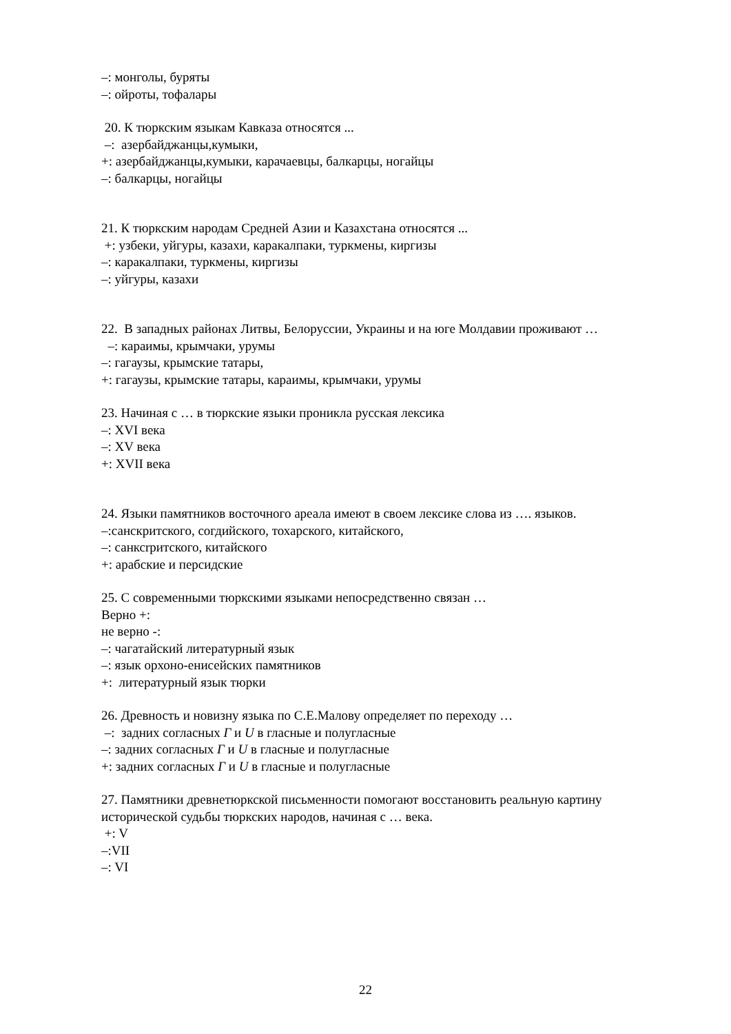–: монголы, буряты
–: ойроты, тофалары
20. К тюркским языкам Кавказа относятся ...
–: азербайджанцы,кумыки,
+: азербайджанцы,кумыки, карачаевцы, балкарцы, ногайцы
–: балкарцы, ногайцы
21. К тюркским народам Средней Азии и Казахстана относятся ...
+: узбеки, уйгуры, казахи, каракалпаки, туркмены, киргизы
–: каракалпаки, туркмены, киргизы
–: уйгуры, казахи
22. В западных районах Литвы, Белоруссии, Украины и на юге Молдавии проживают …
–: караимы, крымчаки, урумы
–: гагаузы, крымские татары,
+: гагаузы, крымские татары, караимы, крымчаки, урумы
23. Начиная с … в тюркские языки проникла русская лексика
–: XVI века
–: XV века
+: XVII века
24. Языки памятников восточного ареала имеют в своем лексике слова из …. языков.
–:санскритского, согдийского, тохарского, китайского,
–: санксrритского, китайского
+: арабские и персидские
25. С современными тюркскими языками непосредственно связан …
Верно +:
не верно -:
–: чагатайский литературный язык
–: язык орхоно-енисейских памятников
+: литературный язык тюрки
26. Древность и новизну языка по С.Е.Малову определяет по переходу …
–: задних согласных Г и U в гласные и полугласные
–: задних согласных Г и U в гласные и полугласные
+: задних согласных Г и U в гласные и полугласные
27. Памятники древнетюркской письменности помогают восстановить реальную картину исторической судьбы тюркских народов, начиная с … века.
+: V
–:VII
–: VI
22